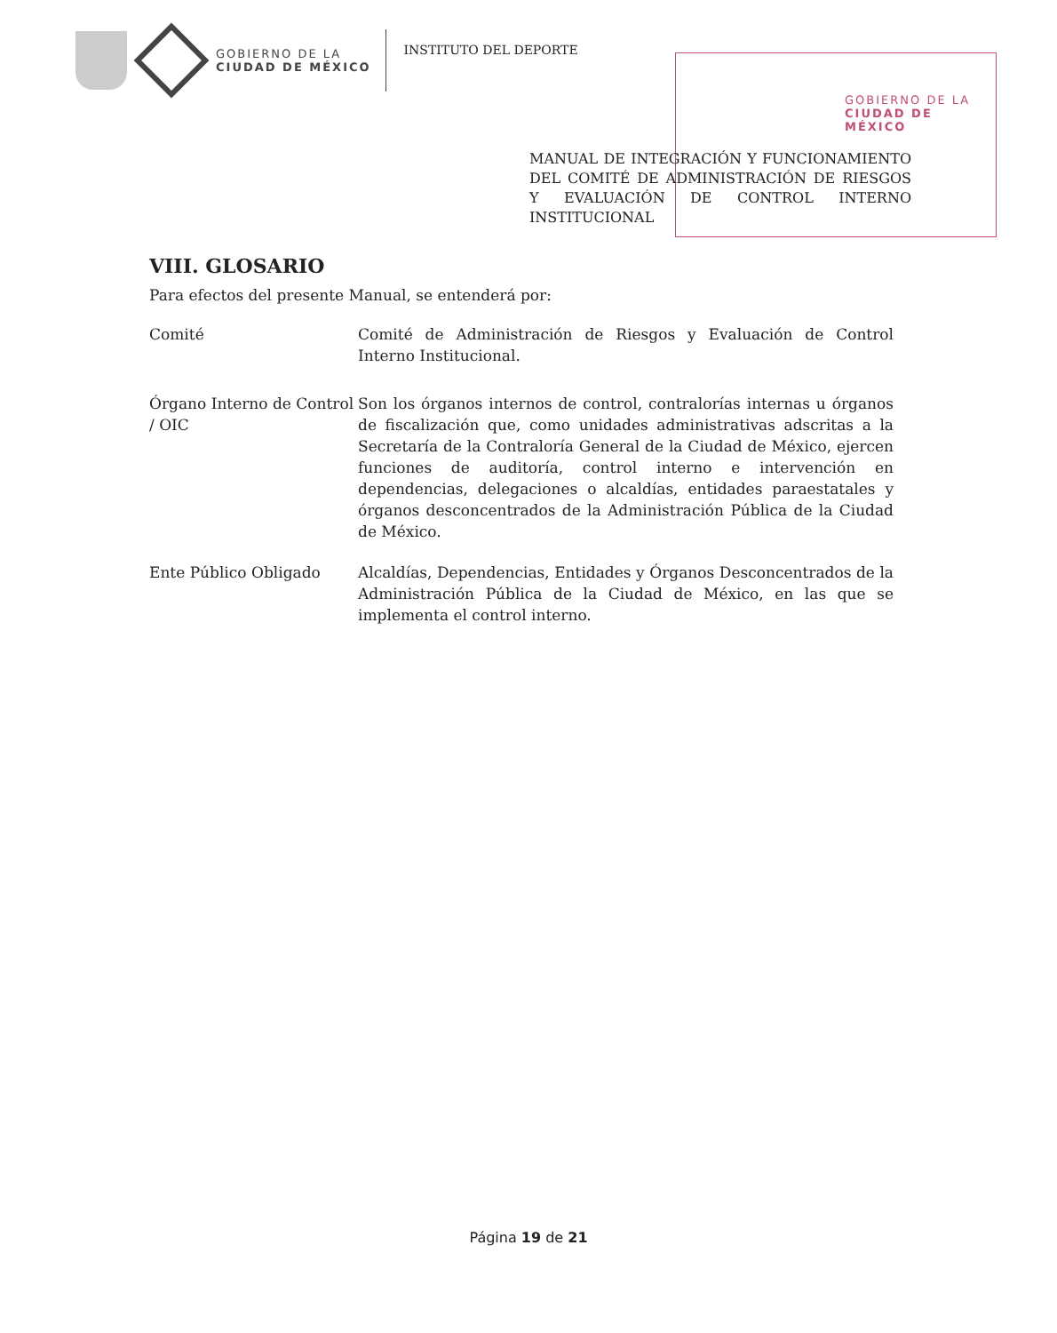GOBIERNO DE LA
CIUDAD DE MÉXICO
INSTITUTO DEL DEPORTE
GOBIERNO DE LA
CIUDAD DE MÉXICO
MANUAL DE INTEGRACIÓN Y FUNCIONAMIENTO DEL COMITÉ DE ADMINISTRACIÓN DE RIESGOS Y EVALUACIÓN DE CONTROL INTERNO INSTITUCIONAL
VIII. GLOSARIO
Para efectos del presente Manual, se entenderá por:
Comité Comité de Administración de Riesgos y Evaluación de Control Interno Institucional.
Órgano Interno de Control / OIC
Son los órganos internos de control, contralorías internas u órganos de fiscalización que, como unidades administrativas adscritas a la Secretaría de la Contraloría General de la Ciudad de México, ejercen funciones de auditoría, control interno e intervención en dependencias, delegaciones o alcaldías, entidades paraestatales y órganos desconcentrados de la Administración Pública de la Ciudad de México.
Ente Público Obligado Alcaldías, Dependencias, Entidades y Órganos Desconcentrados de la Administración Pública de la Ciudad de México, en las que se implementa el control interno.
Página 19 de 21